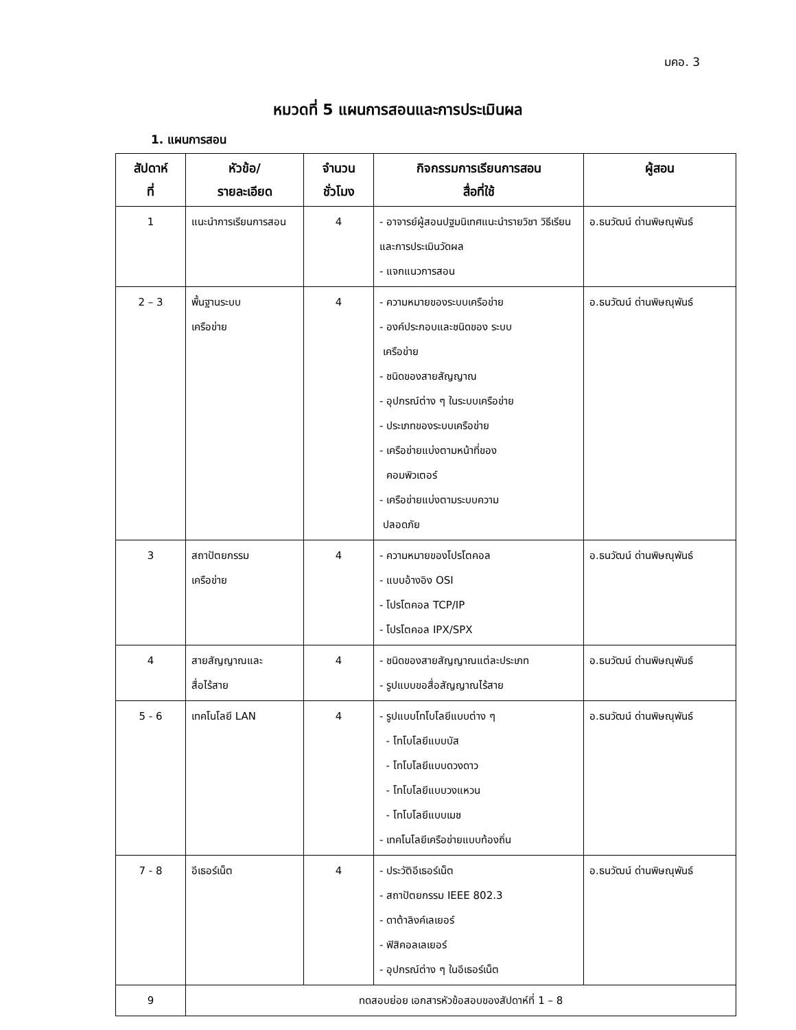มคอ. 3
หมวดที่ 5 แผนการสอนและการประเมินผล
1. แผนการสอน
| สัปดาห์ ที่ | หัวข้อ/ รายละเอียด | จำนวน ชั่วโมง | กิจกรรมการเรียนการสอน สื่อที่ใช้ | ผู้สอน |
| --- | --- | --- | --- | --- |
| 1 | แนะนำการเรียนการสอน | 4 | - อาจารย์ผู้สอนปฐมนิเทศแนะนำรายวิชา วิธีเรียนและการประเมินวัดผล - แจกแนวการสอน | อ.ธนวัฒน์ ด่านพิษณุพันธ์ |
| 2 – 3 | พื้นฐานระบบ เครือข่าย | 4 | - ความหมายของระบบเครือข่าย - องค์ประกอบและชนิดของ ระบบ เครือข่าย - ชนิดของสายสัญญาณ - อุปกรณ์ต่าง ๆ ในระบบเครือข่าย - ประเภทของระบบเครือข่าย - เครือข่ายแบ่งตามหน้าที่ของ คอมพิวเตอร์ - เครือข่ายแบ่งตามระบบความ ปลอดภัย | อ.ธนวัฒน์ ด่านพิษณุพันธ์ |
| 3 | สถาปัตยกรรม เครือข่าย | 4 | - ความหมายของโปรโตคอล - แบบอ้างอิง OSI - โปรโตคอล TCP/IP - โปรโตคอล IPX/SPX | อ.ธนวัฒน์ ด่านพิษณุพันธ์ |
| 4 | สายสัญญาณและ สื่อไร้สาย | 4 | - ชนิดของสายสัญญาณแต่ละประเภท - รูปแบบขอสื่อสัญญาณไร้สาย | อ.ธนวัฒน์ ด่านพิษณุพันธ์ |
| 5 - 6 | เทคโนโลยี LAN | 4 | - รูปแบบโทโบโลยีแบบต่าง ๆ - โทโบโลยีแบบบัส - โทโบโลยีแบบดวงดาว - โทโบโลยีแบบวงแหวน - โทโบโลยีแบบเมช - เทคโนโลยีเครือข่ายแบบท้องถิ่น | อ.ธนวัฒน์ ด่านพิษณุพันธ์ |
| 7 - 8 | อีเธอร์เน็ต | 4 | - ประวัติอีเธอร์เน็ต - สถาปัตยกรรม IEEE 802.3 - ดาต้าลิงค์เลเยอร์ - ฟิสิคอลเลเยอร์ - อุปกรณ์ต่าง ๆ ในอีเธอร์เน็ต | อ.ธนวัฒน์ ด่านพิษณุพันธ์ |
| 9 | ทดสอบย่อย เอกสารหัวข้อสอบของสัปดาห์ที่ 1 – 8 | | | |